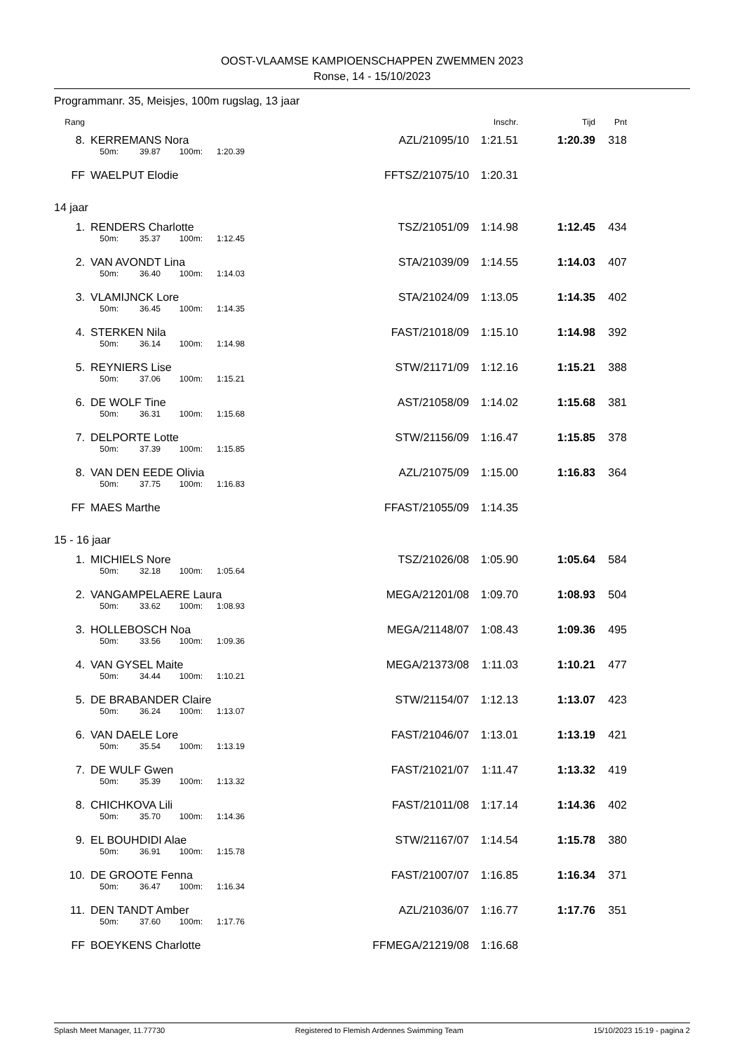OOST-VLAAMSE KAMPIOENSCHAPPEN ZWEMMEN 2023
Ronse, 14 - 15/10/2023
Programmanr. 35, Meisjes, 100m rugslag, 13 jaar
| Rang | | | | | | | | Inschr. | Tijd | Pnt |
| --- | --- | --- | --- | --- | --- | --- | --- | --- | --- | --- |
| 8. | | KERREMANS Nora | | | | | AZL/21095/10 | 1:21.51 | 1:20.39 | 318 |
| | | 50m: | 39.87 | 100m: | 1:20.39 | | | | | |
| FF | | WAELPUT Elodie | | | | | FFTSZ/21075/10 | 1:20.31 | | |
| 14 jaar | | | | | | | | | | |
| 1. | | RENDERS Charlotte | | | | | TSZ/21051/09 | 1:14.98 | 1:12.45 | 434 |
| | | 50m: | 35.37 | 100m: | 1:12.45 | | | | | |
| 2. | | VAN AVONDT Lina | | | | | STA/21039/09 | 1:14.55 | 1:14.03 | 407 |
| | | 50m: | 36.40 | 100m: | 1:14.03 | | | | | |
| 3. | | VLAMIJNCK Lore | | | | | STA/21024/09 | 1:13.05 | 1:14.35 | 402 |
| | | 50m: | 36.45 | 100m: | 1:14.35 | | | | | |
| 4. | | STERKEN Nila | | | | | FAST/21018/09 | 1:15.10 | 1:14.98 | 392 |
| | | 50m: | 36.14 | 100m: | 1:14.98 | | | | | |
| 5. | | REYNIERS Lise | | | | | STW/21171/09 | 1:12.16 | 1:15.21 | 388 |
| | | 50m: | 37.06 | 100m: | 1:15.21 | | | | | |
| 6. | | DE WOLF Tine | | | | | AST/21058/09 | 1:14.02 | 1:15.68 | 381 |
| | | 50m: | 36.31 | 100m: | 1:15.68 | | | | | |
| 7. | | DELPORTE Lotte | | | | | STW/21156/09 | 1:16.47 | 1:15.85 | 378 |
| | | 50m: | 37.39 | 100m: | 1:15.85 | | | | | |
| 8. | | VAN DEN EEDE Olivia | | | | | AZL/21075/09 | 1:15.00 | 1:16.83 | 364 |
| | | 50m: | 37.75 | 100m: | 1:16.83 | | | | | |
| FF | | MAES Marthe | | | | | FFAST/21055/09 | 1:14.35 | | |
| 15 - 16 jaar | | | | | | | | | | |
| 1. | | MICHIELS Nore | | | | | TSZ/21026/08 | 1:05.90 | 1:05.64 | 584 |
| | | 50m: | 32.18 | 100m: | 1:05.64 | | | | | |
| 2. | | VANGAMPELAERE Laura | | | | | MEGA/21201/08 | 1:09.70 | 1:08.93 | 504 |
| | | 50m: | 33.62 | 100m: | 1:08.93 | | | | | |
| 3. | | HOLLEBOSCH Noa | | | | | MEGA/21148/07 | 1:08.43 | 1:09.36 | 495 |
| | | 50m: | 33.56 | 100m: | 1:09.36 | | | | | |
| 4. | | VAN GYSEL Maite | | | | | MEGA/21373/08 | 1:11.03 | 1:10.21 | 477 |
| | | 50m: | 34.44 | 100m: | 1:10.21 | | | | | |
| 5. | | DE BRABANDER Claire | | | | | STW/21154/07 | 1:12.13 | 1:13.07 | 423 |
| | | 50m: | 36.24 | 100m: | 1:13.07 | | | | | |
| 6. | | VAN DAELE Lore | | | | | FAST/21046/07 | 1:13.01 | 1:13.19 | 421 |
| | | 50m: | 35.54 | 100m: | 1:13.19 | | | | | |
| 7. | | DE WULF Gwen | | | | | FAST/21021/07 | 1:11.47 | 1:13.32 | 419 |
| | | 50m: | 35.39 | 100m: | 1:13.32 | | | | | |
| 8. | | CHICHKOVA Lili | | | | | FAST/21011/08 | 1:17.14 | 1:14.36 | 402 |
| | | 50m: | 35.70 | 100m: | 1:14.36 | | | | | |
| 9. | | EL BOUHDIDI Alae | | | | | STW/21167/07 | 1:14.54 | 1:15.78 | 380 |
| | | 50m: | 36.91 | 100m: | 1:15.78 | | | | | |
| 10. | | DE GROOTE Fenna | | | | | FAST/21007/07 | 1:16.85 | 1:16.34 | 371 |
| | | 50m: | 36.47 | 100m: | 1:16.34 | | | | | |
| 11. | | DEN TANDT Amber | | | | | AZL/21036/07 | 1:16.77 | 1:17.76 | 351 |
| | | 50m: | 37.60 | 100m: | 1:17.76 | | | | | |
| FF | | BOEYKENS Charlotte | | | | | FFMEGA/21219/08 | 1:16.68 | | |
Splash Meet Manager, 11.77730 Registered to Flemish Ardennes Swimming Team 15/10/2023 15:19 - pagina 2